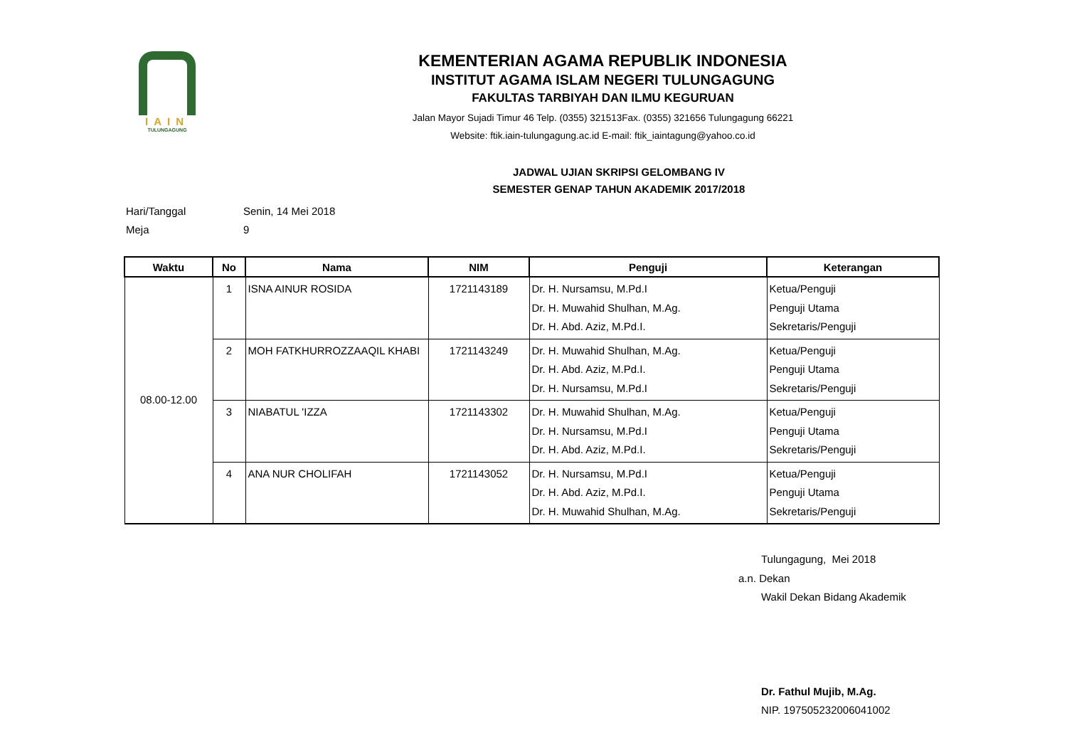IAIN
TULUNGAGUNG
KEMENTERIAN AGAMA REPUBLIK INDONESIA
INSTITUT AGAMA ISLAM NEGERI TULUNGAGUNG
FAKULTAS TARBIYAH DAN ILMU KEGURUAN
Jalan Mayor Sujadi Timur 46 Telp. (0355) 321513Fax. (0355) 321656 Tulungagung 66221
Website: ftik.iain-tulungagung.ac.id E-mail: ftik_iaintagung@yahoo.co.id
JADWAL UJIAN SKRIPSI GELOMBANG IV
SEMESTER GENAP TAHUN AKADEMIK 2017/2018
Hari/Tanggal Senin, 14 Mei 2018
Meja 9
| Waktu | No | Nama | NIM | Penguji | Keterangan |
| --- | --- | --- | --- | --- | --- |
| 08.00-12.00 | 1 | ISNA AINUR ROSIDA | 1721143189 | Dr. H. Nursamsu, M.Pd.I Dr. H. Muwahid Shulhan, M.Ag. Dr. H. Abd. Aziz, M.Pd.I. | Ketua/Penguji Penguji Utama Sekretaris/Penguji |
| | 2 | MOH FATKHURROZZAAQIL KHABI | 1721143249 | Dr. H. Muwahid Shulhan, M.Ag. Dr. H. Abd. Aziz, M.Pd.I. Dr. H. Nursamsu, M.Pd.I | Ketua/Penguji Penguji Utama Sekretaris/Penguji |
| | 3 | NIABATUL 'IZZA | 1721143302 | Dr. H. Muwahid Shulhan, M.Ag. Dr. H. Nursamsu, M.Pd.I Dr. H. Abd. Aziz, M.Pd.I. | Ketua/Penguji Penguji Utama Sekretaris/Penguji |
| | 4 | ANA NUR CHOLIFAH | 1721143052 | Dr. H. Nursamsu, M.Pd.I Dr. H. Abd. Aziz, M.Pd.I. Dr. H. Muwahid Shulhan, M.Ag. | Ketua/Penguji Penguji Utama Sekretaris/Penguji |
Tulungagung, Mei 2018
a.n. Dekan
Wakil Dekan Bidang Akademik
Dr. Fathul Mujib, M.Ag.
NIP. 197505232006041002